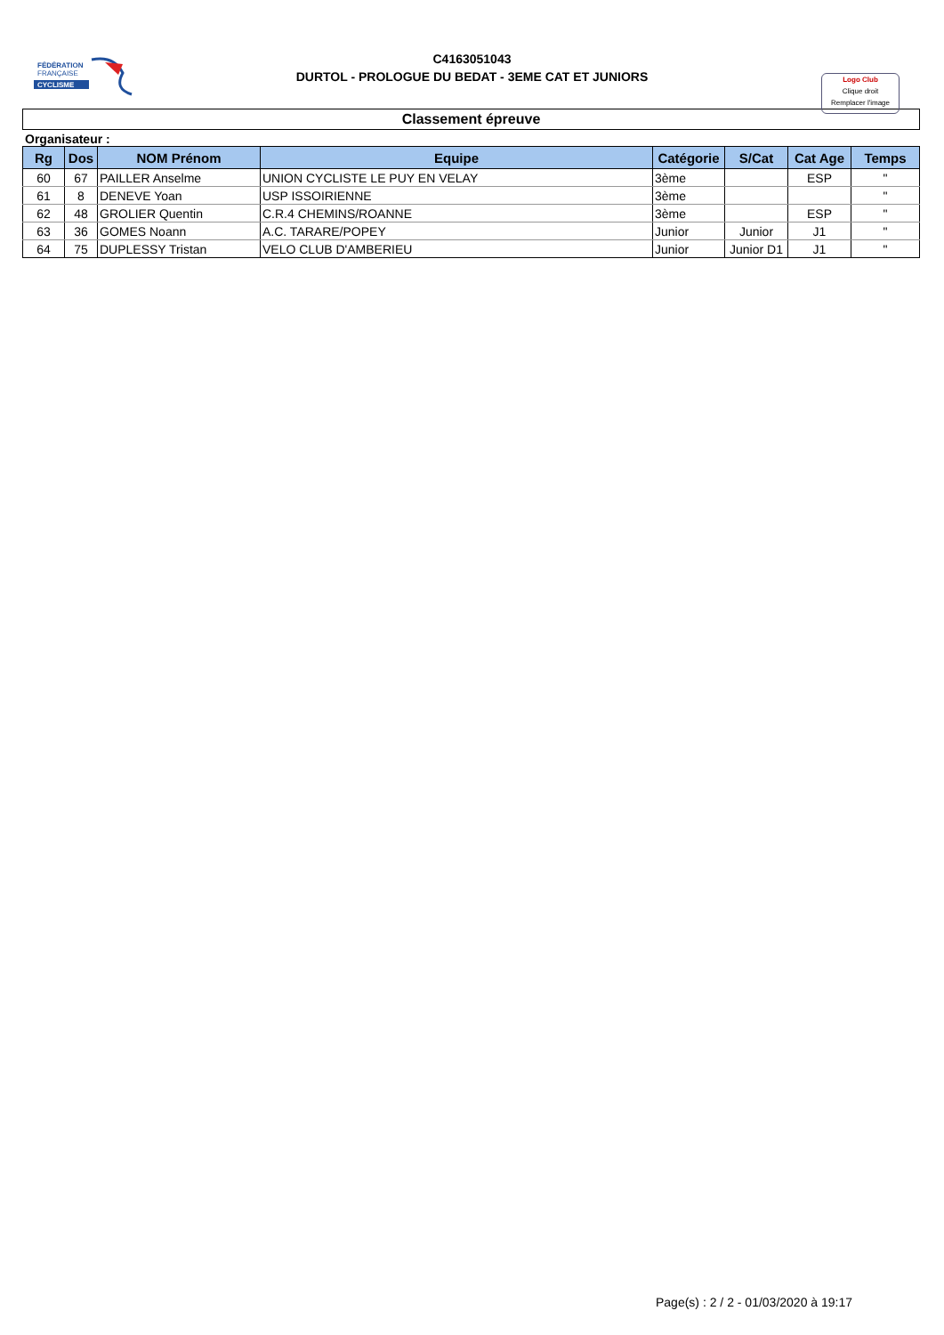FÉDÉRATION
FRANÇAISE
CYCLISME
C4163051043
DURTOL - PROLOGUE DU BEDAT - 3EME CAT ET JUNIORS
Logo Club
Clique droit
Remplacer l'image
Classement épreuve
Organisateur :
| Rg | Dos | NOM Prénom | Equipe | Catégorie | S/Cat | Cat Age | Temps |
| --- | --- | --- | --- | --- | --- | --- | --- |
| 60 | 67 | PAILLER Anselme | UNION CYCLISTE LE PUY EN VELAY | 3ème | | ESP | " |
| 61 | 8 | DENEVE Yoan | USP ISSOIRIENNE | 3ème | | | " |
| 62 | 48 | GROLIER Quentin | C.R.4 CHEMINS/ROANNE | 3ème | | ESP | " |
| 63 | 36 | GOMES Noann | A.C. TARARE/POPEY | Junior | Junior | J1 | " |
| 64 | 75 | DUPLESSY Tristan | VELO CLUB D'AMBERIEU | Junior | Junior D1 | J1 | " |
Page(s) : 2 / 2 - 01/03/2020 à 19:17